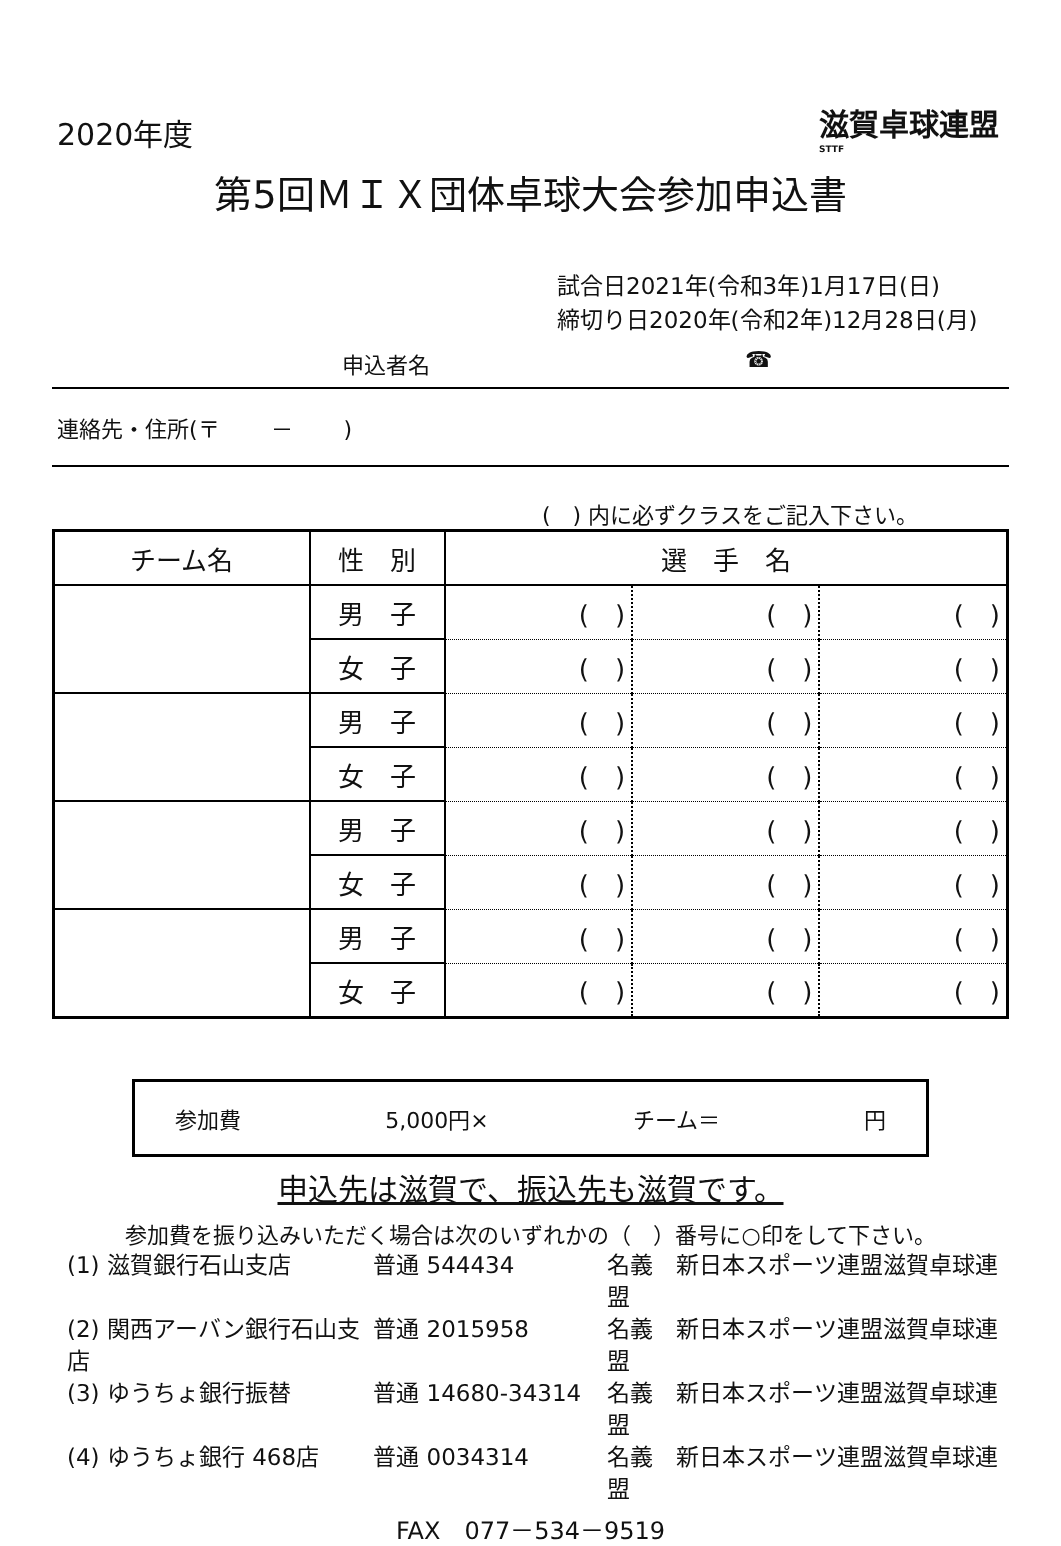2020年度
滋賀卓球連盟
STTF
第5回ＭＩＸ団体卓球大会参加申込書
試合日2021年(令和3年)1月17日(日)
締切り日2020年(令和2年)12月28日(月)
申込者名 ☎
連絡先・住所(〒　　 －　　 )
(　) 内に必ずクラスをご記入下さい。
| チーム名 | 性 別 | 選 手 名 | | |
| --- | --- | --- | --- | --- |
| | 男 子 | ( ) | ( ) | ( ) |
| | 女 子 | ( ) | ( ) | ( ) |
| | 男 子 | ( ) | ( ) | ( ) |
| | 女 子 | ( ) | ( ) | ( ) |
| | 男 子 | ( ) | ( ) | ( ) |
| | 女 子 | ( ) | ( ) | ( ) |
| | 男 子 | ( ) | ( ) | ( ) |
| | 女 子 | ( ) | ( ) | ( ) |
参加費 5,000円× チーム＝ 円
申込先は滋賀で、振込先も滋賀です。
参加費を振り込みいただく場合は次のいずれかの（　）番号に○印をして下さい。
(1) 滋賀銀行石山支店 普通 544434 名義　新日本スポーツ連盟滋賀卓球連盟
(2) 関西アーバン銀行石山支店 普通 2015958 名義　新日本スポーツ連盟滋賀卓球連盟
(3) ゆうちょ銀行振替 普通 14680-34314 名義　新日本スポーツ連盟滋賀卓球連盟
(4) ゆうちょ銀行 468店 普通 0034314 名義　新日本スポーツ連盟滋賀卓球連盟
FAX　077－534－9519